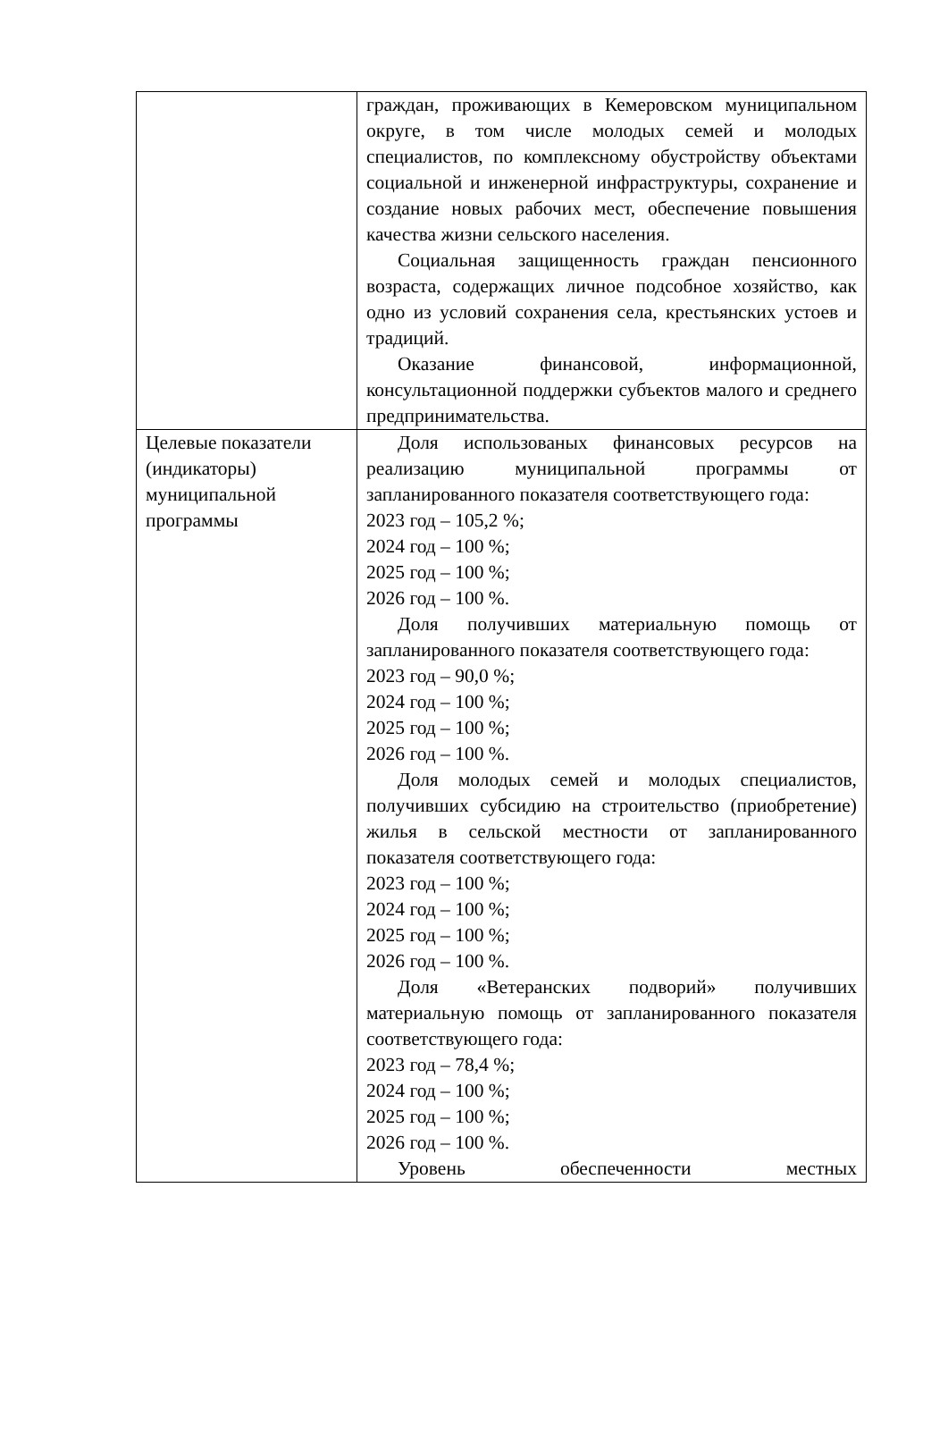| | граждан, проживающих в Кемеровском муниципальном округе, в том числе молодых семей и молодых специалистов, по комплексному обустройству объектами социальной и инженерной инфраструктуры, сохранение и создание новых рабочих мест, обеспечение повышения качества жизни сельского населения. Социальная защищенность граждан пенсионного возраста, содержащих личное подсобное хозяйство, как одно из условий сохранения села, крестьянских устоев и традиций. Оказание финансовой, информационной, консультационной поддержки субъектов малого и среднего предпринимательства. |
| Целевые показатели (индикаторы) муниципальной программы | Доля использованых финансовых ресурсов на реализацию муниципальной программы от запланированного показателя соответствующего года: 2023 год – 105,2 %; 2024 год – 100 %; 2025 год – 100 %; 2026 год – 100 %. Доля получивших материальную помощь от запланированного показателя соответствующего года: 2023 год – 90,0 %; 2024 год – 100 %; 2025 год – 100 %; 2026 год – 100 %. Доля молодых семей и молодых специалистов, получивших субсидию на строительство (приобретение) жилья в сельской местности от запланированного показателя соответствующего года: 2023 год – 100 %; 2024 год – 100 %; 2025 год – 100 %; 2026 год – 100 %. Доля «Ветеранских подворий» получивших материальную помощь от запланированного показателя соответствующего года: 2023 год – 78,4 %; 2024 год – 100 %; 2025 год – 100 %; 2026 год – 100 %. Уровень обеспеченности местных |